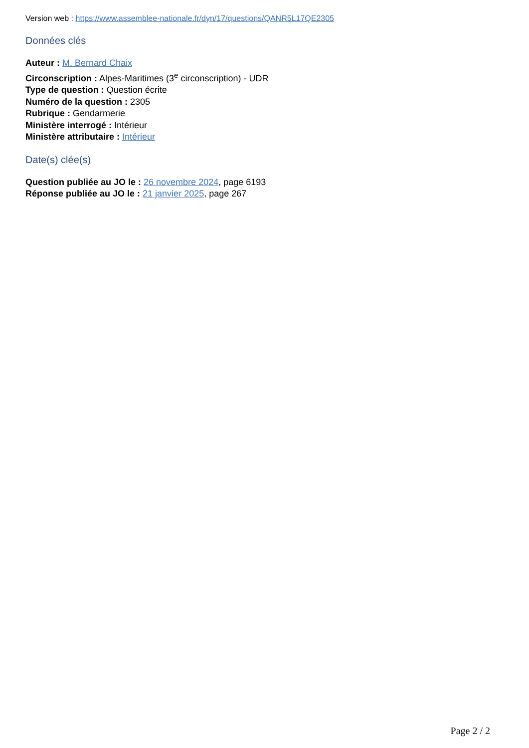Version web : https://www.assemblee-nationale.fr/dyn/17/questions/QANR5L17QE2305
Données clés
Auteur : M. Bernard Chaix
Circonscription : Alpes-Maritimes (3<sup>e</sup> circonscription) - UDR
Type de question : Question écrite
Numéro de la question : 2305
Rubrique : Gendarmerie
Ministère interrogé : Intérieur
Ministère attributaire : Intérieur
Date(s) clée(s)
Question publiée au JO le : 26 novembre 2024, page 6193
Réponse publiée au JO le : 21 janvier 2025, page 267
Page 2 / 2